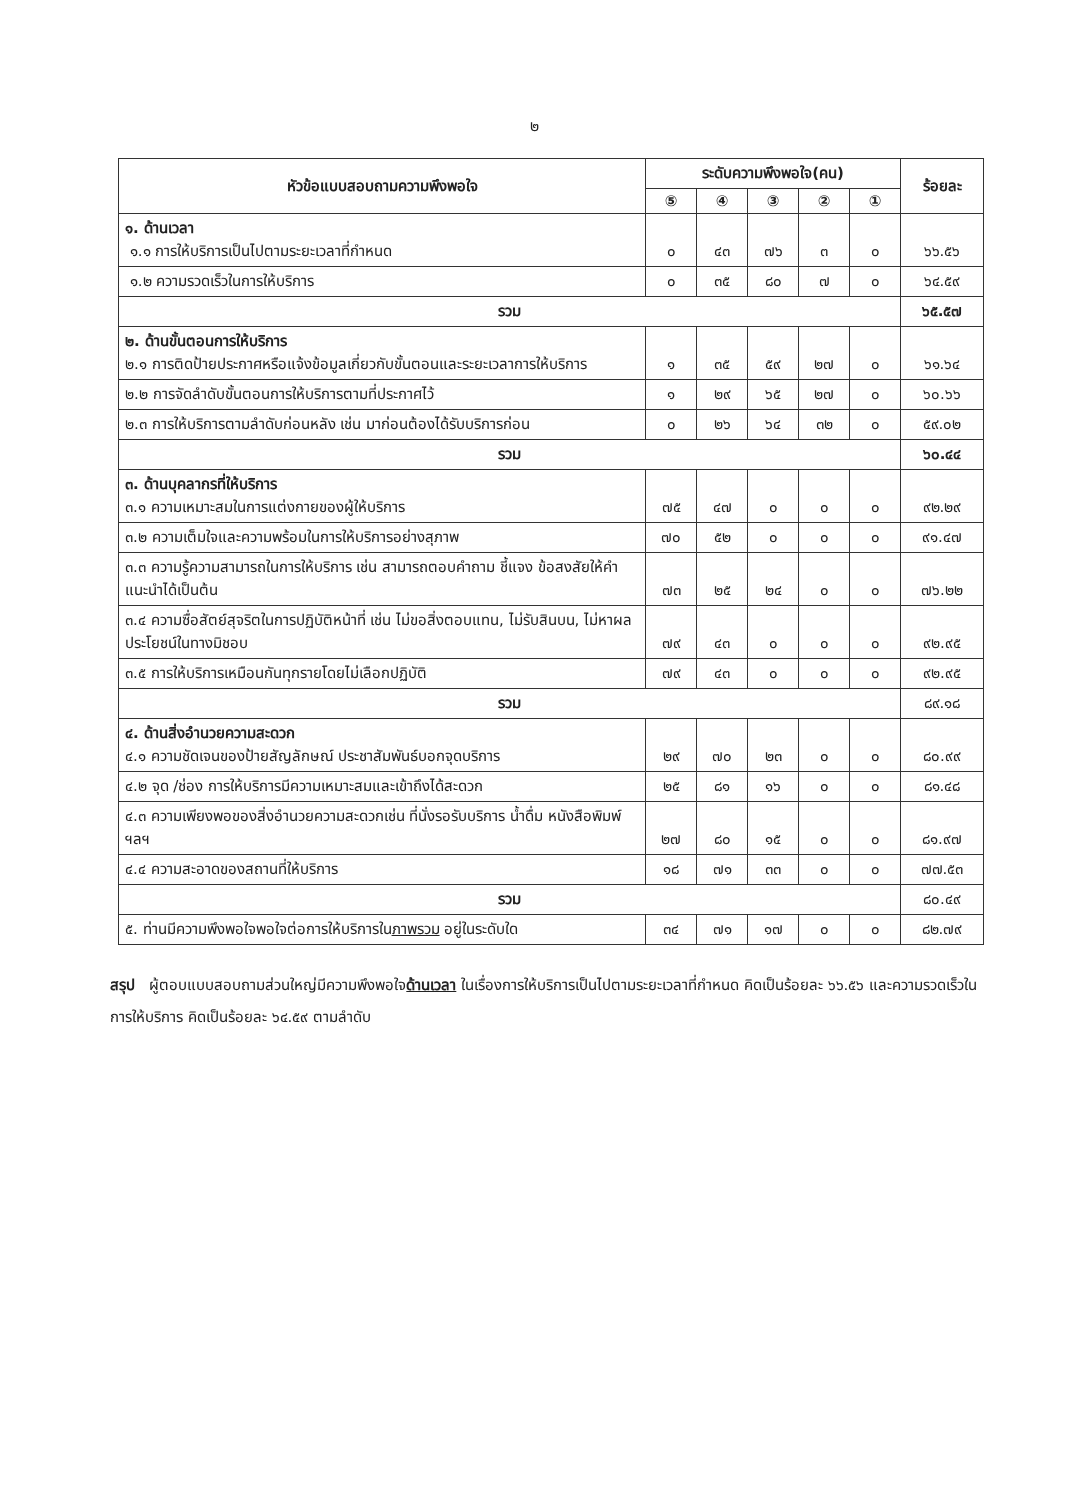๒
| หัวข้อแบบสอบถามความพึงพอใจ | ระดับความพึงพอใจ(คน) | | | | | ร้อยละ |
| --- | --- | --- | --- | --- | --- | --- |
| | ⑤ | ④ | ③ | ② | ① | |
| ๑. ด้านเวลา ๑.๑ การให้บริการเป็นไปตามระยะเวลาที่กำหนด | ๐ | ๔๓ | ๗๖ | ๓ | ๐ | ๖๖.๕๖ |
| ๑.๒ ความรวดเร็วในการให้บริการ | ๐ | ๓๕ | ๘๐ | ๗ | ๐ | ๖๔.๕๙ |
| รวม | | | | | | ๖๕.๕๗ |
| ๒. ด้านขั้นตอนการให้บริการ ๒.๑ การติดป้ายประกาศหรือแจ้งข้อมูลเกี่ยวกับขั้นตอนและระยะเวลาการให้บริการ | ๑ | ๓๕ | ๕๙ | ๒๗ | ๐ | ๖๑.๖๔ |
| ๒.๒ การจัดลำดับขั้นตอนการให้บริการตามที่ประกาศไว้ | ๑ | ๒๙ | ๖๕ | ๒๗ | ๐ | ๖๐.๖๖ |
| ๒.๓ การให้บริการตามลำดับก่อนหลัง เช่น มาก่อนต้องได้รับบริการก่อน | ๐ | ๒๖ | ๖๔ | ๓๒ | ๐ | ๕๙.๐๒ |
| รวม | | | | | | ๖๐.๔๔ |
| ๓. ด้านบุคลากรที่ให้บริการ ๓.๑ ความเหมาะสมในการแต่งกายของผู้ให้บริการ | ๗๕ | ๔๗ | ๐ | ๐ | ๐ | ๙๒.๒๙ |
| ๓.๒ ความเต็มใจและความพร้อมในการให้บริการอย่างสุภาพ | ๗๐ | ๕๒ | ๐ | ๐ | ๐ | ๙๑.๔๗ |
| ๓.๓ ความรู้ความสามารถในการให้บริการ เช่น สามารถตอบคำถาม ชี้แจง ข้อสงสัยให้คำแนะนำได้เป็นต้น | ๗๓ | ๒๕ | ๒๔ | ๐ | ๐ | ๗๖.๒๒ |
| ๓.๔ ความซื่อสัตย์สุจริตในการปฏิบัติหน้าที่ เช่น ไม่ขอสิ่งตอบแทน, ไม่รับสินบน, ไม่หาผล ประโยชน์ในทางมิชอบ | ๗๙ | ๔๓ | ๐ | ๐ | ๐ | ๙๒.๙๕ |
| ๓.๕ การให้บริการเหมือนกันทุกรายโดยไม่เลือกปฏิบัติ | ๗๙ | ๔๓ | ๐ | ๐ | ๐ | ๙๒.๙๕ |
| รวม | | | | | | ๘๙.๑๘ |
| ๔. ด้านสิ่งอำนวยความสะดวก ๔.๑ ความชัดเจนของป้ายสัญลักษณ์ ประชาสัมพันธ์บอกจุดบริการ | ๒๙ | ๗๐ | ๒๓ | ๐ | ๐ | ๘๐.๙๙ |
| ๔.๒ จุด /ช่อง การให้บริการมีความเหมาะสมและเข้าถึงได้สะดวก | ๒๕ | ๘๑ | ๑๖ | ๐ | ๐ | ๘๑.๔๘ |
| ๔.๓ ความเพียงพอของสิ่งอำนวยความสะดวกเช่น ที่นั่งรอรับบริการ น้ำดื่ม หนังสือพิมพ์ ฯลฯ | ๒๗ | ๘๐ | ๑๕ | ๐ | ๐ | ๘๑.๙๗ |
| ๔.๔ ความสะอาดของสถานที่ให้บริการ | ๑๘ | ๗๑ | ๓๓ | ๐ | ๐ | ๗๗.๕๓ |
| รวม | | | | | | ๘๐.๔๙ |
| ๕. ท่านมีความพึงพอใจพอใจต่อการให้บริการใน ภาพรวม อยู่ในระดับใด | ๓๔ | ๗๑ | ๑๗ | ๐ | ๐ | ๘๒.๗๙ |
สรุป ผู้ตอบแบบสอบถามส่วนใหญ่มีความพึงพอใจด้านเวลา ในเรื่องการให้บริการเป็นไปตามระยะเวลาที่กำหนด คิดเป็นร้อยละ ๖๖.๕๖ และความรวดเร็วในการให้บริการ คิดเป็นร้อยละ ๖๔.๕๙ ตามลำดับ